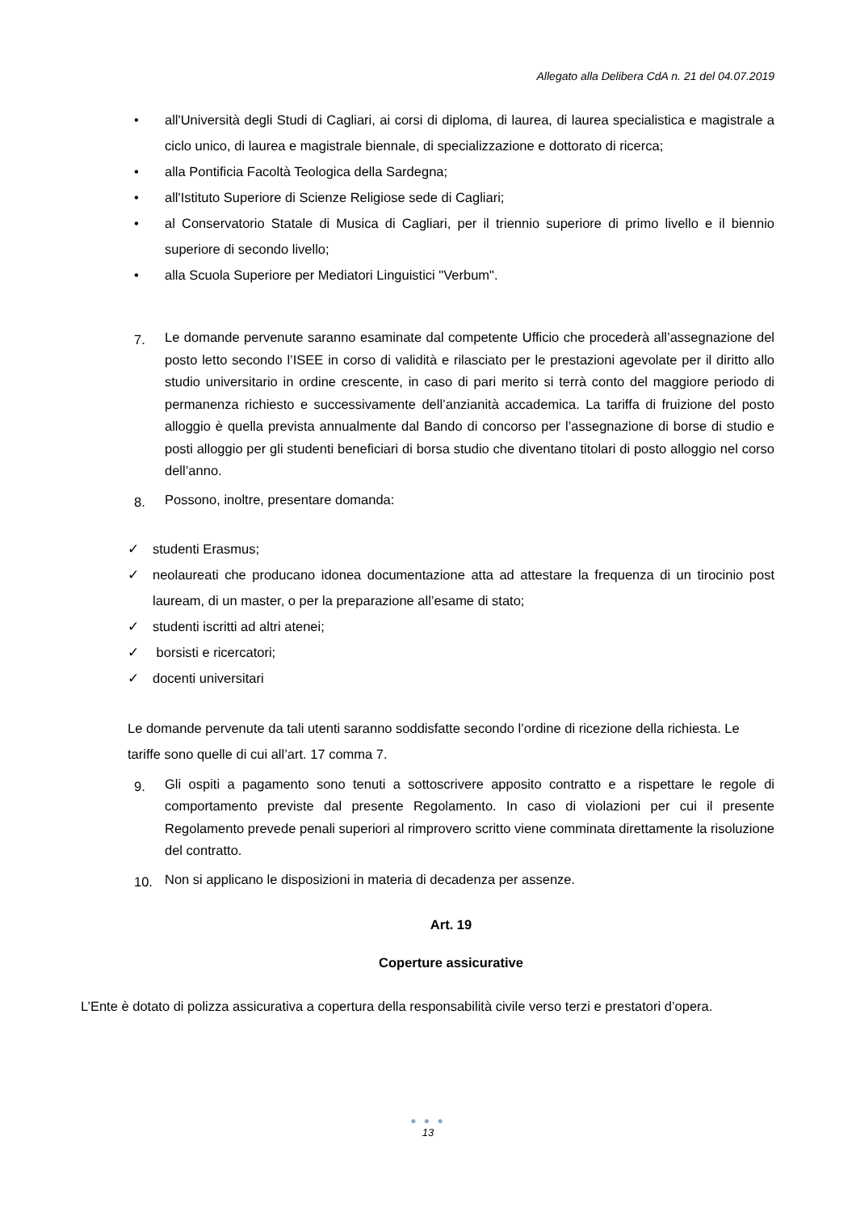Allegato alla Delibera CdA n. 21 del 04.07.2019
• all'Università degli Studi di Cagliari, ai corsi di diploma, di laurea, di laurea specialistica e magistrale a ciclo unico, di laurea e magistrale biennale, di specializzazione e dottorato di ricerca;
• alla Pontificia Facoltà Teologica della Sardegna;
• all'Istituto Superiore di Scienze Religiose sede di Cagliari;
• al Conservatorio Statale di Musica di Cagliari, per il triennio superiore di primo livello e il biennio superiore di secondo livello;
• alla Scuola Superiore per Mediatori Linguistici "Verbum".
7. Le domande pervenute saranno esaminate dal competente Ufficio che procederà all’assegnazione del posto letto secondo l’ISEE in corso di validità e rilasciato per le prestazioni agevolate per il diritto allo studio universitario in ordine crescente, in caso di pari merito si terrà conto del maggiore periodo di permanenza richiesto e successivamente dell’anzianità accademica. La tariffa di fruizione del posto alloggio è quella prevista annualmente dal Bando di concorso per l’assegnazione di borse di studio e posti alloggio per gli studenti beneficiari di borsa studio che diventano titolari di posto alloggio nel corso dell’anno.
8. Possono, inoltre, presentare domanda:
✓ studenti Erasmus;
✓ neolaureati che producano idonea documentazione atta ad attestare la frequenza di un tirocinio post lauream, di un master, o per la preparazione all’esame di stato;
✓ studenti iscritti ad altri atenei;
✓ borsisti e ricercatori;
✓ docenti universitari
Le domande pervenute da tali utenti saranno soddisfatte secondo l’ordine di ricezione della richiesta. Le tariffe sono quelle di cui all’art. 17 comma 7.
9. Gli ospiti a pagamento sono tenuti a sottoscrivere apposito contratto e a rispettare le regole di comportamento previste dal presente Regolamento. In caso di violazioni per cui il presente Regolamento prevede penali superiori al rimprovero scritto viene comminata direttamente la risoluzione del contratto.
10. Non si applicano le disposizioni in materia di decadenza per assenze.
Art. 19
Coperture assicurative
L’Ente è dotato di polizza assicurativa a copertura della responsabilità civile verso terzi e prestatori d’opera.
● ● ●
13